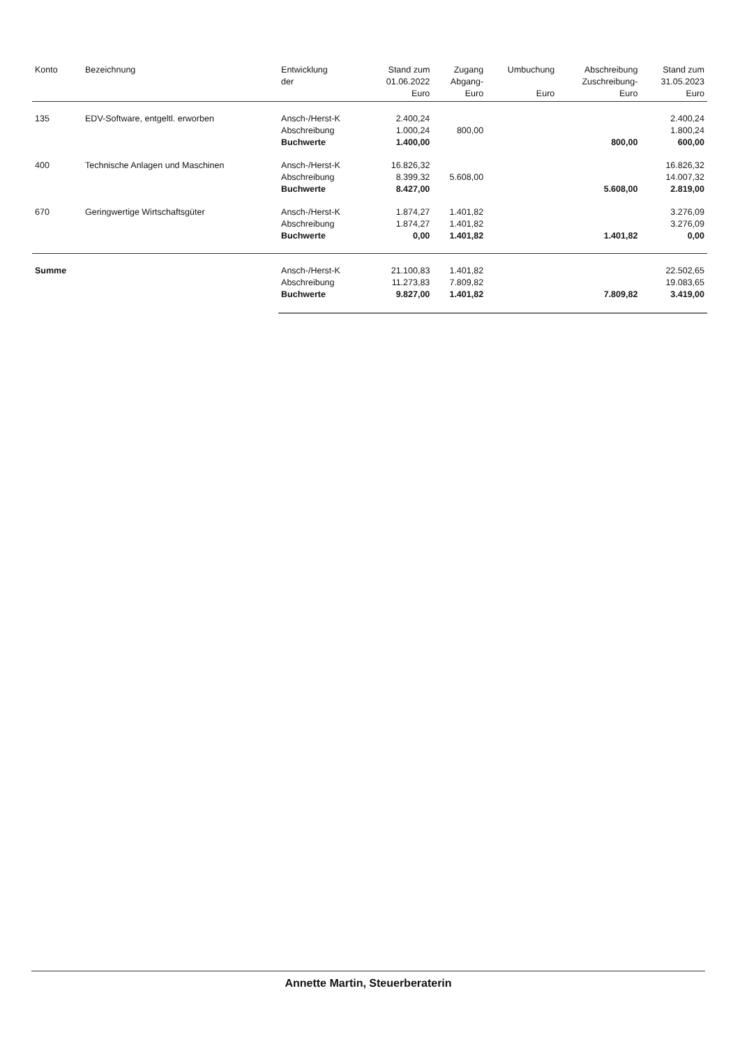| Konto | Bezeichnung | Entwicklung der | Stand zum 01.06.2022 Euro | Zugang Abgang- Euro | Umbuchung Euro | Abschreibung Zuschreibung- Euro | Stand zum 31.05.2023 Euro |
| --- | --- | --- | --- | --- | --- | --- | --- |
| 135 | EDV-Software, entgeltl. erworben | Ansch-/Herst-K Abschreibung Buchwerte | 2.400,24 1.000,24 1.400,00 | 800,00 | | 800,00 | 2.400,24 1.800,24 600,00 |
| 400 | Technische Anlagen und Maschinen | Ansch-/Herst-K Abschreibung Buchwerte | 16.826,32 8.399,32 8.427,00 | 5.608,00 | | 5.608,00 | 16.826,32 14.007,32 2.819,00 |
| 670 | Geringwertige Wirtschaftsgüter | Ansch-/Herst-K Abschreibung Buchwerte | 1.874,27 1.874,27 0,00 | 1.401,82 1.401,82 1.401,82 | | 1.401,82 | 3.276,09 3.276,09 0,00 |
| Summe | | Ansch-/Herst-K Abschreibung Buchwerte | 21.100,83 11.273,83 9.827,00 | 1.401,82 7.809,82 1.401,82 | | 7.809,82 | 22.502,65 19.083,65 3.419,00 |
Annette Martin, Steuerberaterin